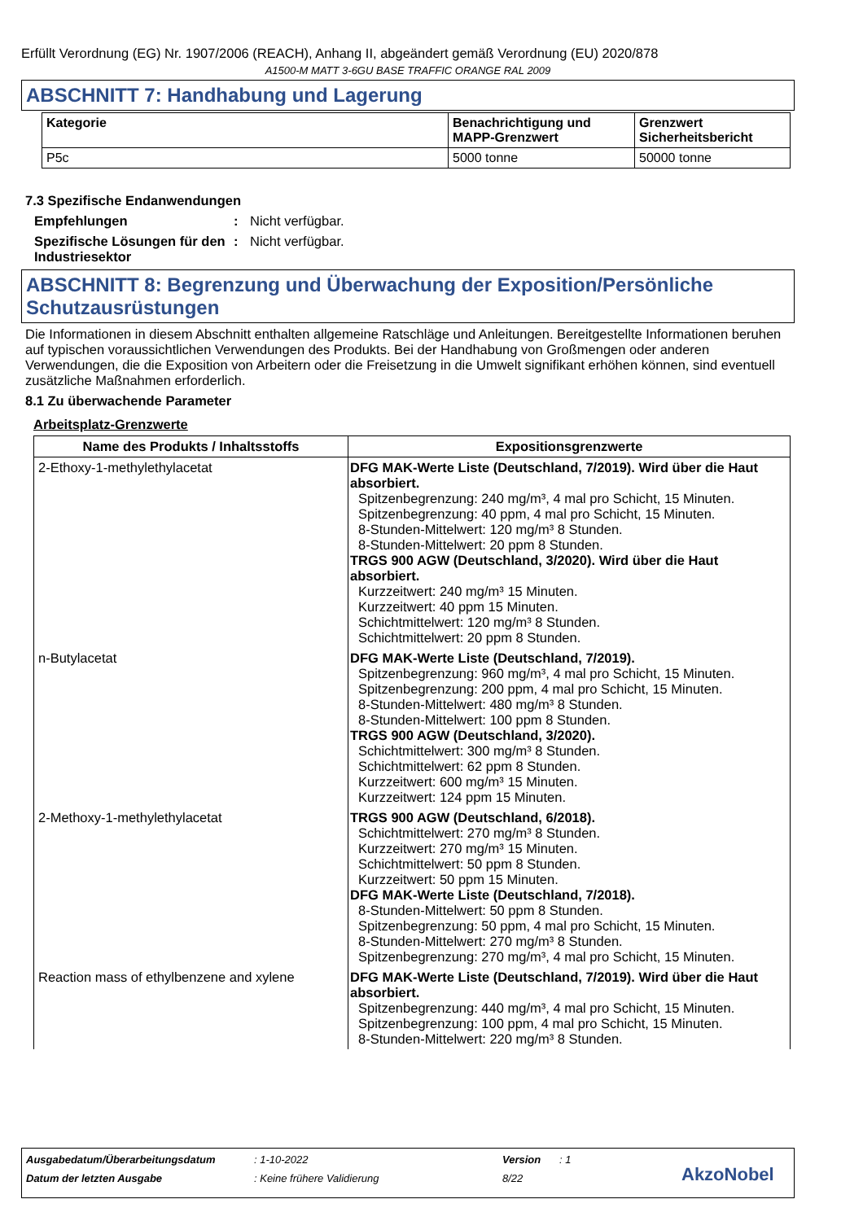Erfüllt Verordnung (EG) Nr. 1907/2006 (REACH), Anhang II, abgeändert gemäß Verordnung (EU) 2020/878
A1500-M MATT 3-6GU BASE TRAFFIC ORANGE RAL 2009
ABSCHNITT 7: Handhabung und Lagerung
| Kategorie | Benachrichtigung und MAPP-Grenzwert | Grenzwert Sicherheitsbericht |
| --- | --- | --- |
| P5c | 5000 tonne | 50000 tonne |
7.3 Spezifische Endanwendungen
Empfehlungen : Nicht verfügbar.
Spezifische Lösungen für den Industriesektor
: Nicht verfügbar.
ABSCHNITT 8: Begrenzung und Überwachung der Exposition/Persönliche Schutzausrüstungen
Die Informationen in diesem Abschnitt enthalten allgemeine Ratschläge und Anleitungen. Bereitgestellte Informationen beruhen auf typischen voraussichtlichen Verwendungen des Produkts. Bei der Handhabung von Großmengen oder anderen Verwendungen, die die Exposition von Arbeitern oder die Freisetzung in die Umwelt signifikant erhöhen können, sind eventuell zusätzliche Maßnahmen erforderlich.
8.1 Zu überwachende Parameter
Arbeitsplatz-Grenzwerte
| Name des Produkts / Inhaltsstoffs | Expositionsgrenzwerte |
| --- | --- |
| 2-Ethoxy-1-methylethylacetat | DFG MAK-Werte Liste (Deutschland, 7/2019). Wird über die Haut absorbiert. Spitzenbegrenzung: 240 mg/m³, 4 mal pro Schicht, 15 Minuten. Spitzenbegrenzung: 40 ppm, 4 mal pro Schicht, 15 Minuten. 8-Stunden-Mittelwert: 120 mg/m³ 8 Stunden. 8-Stunden-Mittelwert: 20 ppm 8 Stunden. TRGS 900 AGW (Deutschland, 3/2020). Wird über die Haut absorbiert. Kurzzeitwert: 240 mg/m³ 15 Minuten. Kurzzeitwert: 40 ppm 15 Minuten. Schichtmittelwert: 120 mg/m³ 8 Stunden. Schichtmittelwert: 20 ppm 8 Stunden. |
| n-Butylacetat | DFG MAK-Werte Liste (Deutschland, 7/2019). Spitzenbegrenzung: 960 mg/m³, 4 mal pro Schicht, 15 Minuten. Spitzenbegrenzung: 200 ppm, 4 mal pro Schicht, 15 Minuten. 8-Stunden-Mittelwert: 480 mg/m³ 8 Stunden. 8-Stunden-Mittelwert: 100 ppm 8 Stunden. TRGS 900 AGW (Deutschland, 3/2020). Schichtmittelwert: 300 mg/m³ 8 Stunden. Schichtmittelwert: 62 ppm 8 Stunden. Kurzzeitwert: 600 mg/m³ 15 Minuten. Kurzzeitwert: 124 ppm 15 Minuten. |
| 2-Methoxy-1-methylethylacetat | TRGS 900 AGW (Deutschland, 6/2018). Schichtmittelwert: 270 mg/m³ 8 Stunden. Kurzzeitwert: 270 mg/m³ 15 Minuten. Schichtmittelwert: 50 ppm 8 Stunden. Kurzzeitwert: 50 ppm 15 Minuten. DFG MAK-Werte Liste (Deutschland, 7/2018). 8-Stunden-Mittelwert: 50 ppm 8 Stunden. Spitzenbegrenzung: 50 ppm, 4 mal pro Schicht, 15 Minuten. 8-Stunden-Mittelwert: 270 mg/m³ 8 Stunden. Spitzenbegrenzung: 270 mg/m³, 4 mal pro Schicht, 15 Minuten. |
| Reaction mass of ethylbenzene and xylene | DFG MAK-Werte Liste (Deutschland, 7/2019). Wird über die Haut absorbiert. Spitzenbegrenzung: 440 mg/m³, 4 mal pro Schicht, 15 Minuten. Spitzenbegrenzung: 100 ppm, 4 mal pro Schicht, 15 Minuten. 8-Stunden-Mittelwert: 220 mg/m³ 8 Stunden. |
Ausgabedatum/Überarbeitungsdatum: 1-10-2022 Version: 1
Datum der letzten Ausgabe: Keine frühere Validierung 8/22 AkzoNobel